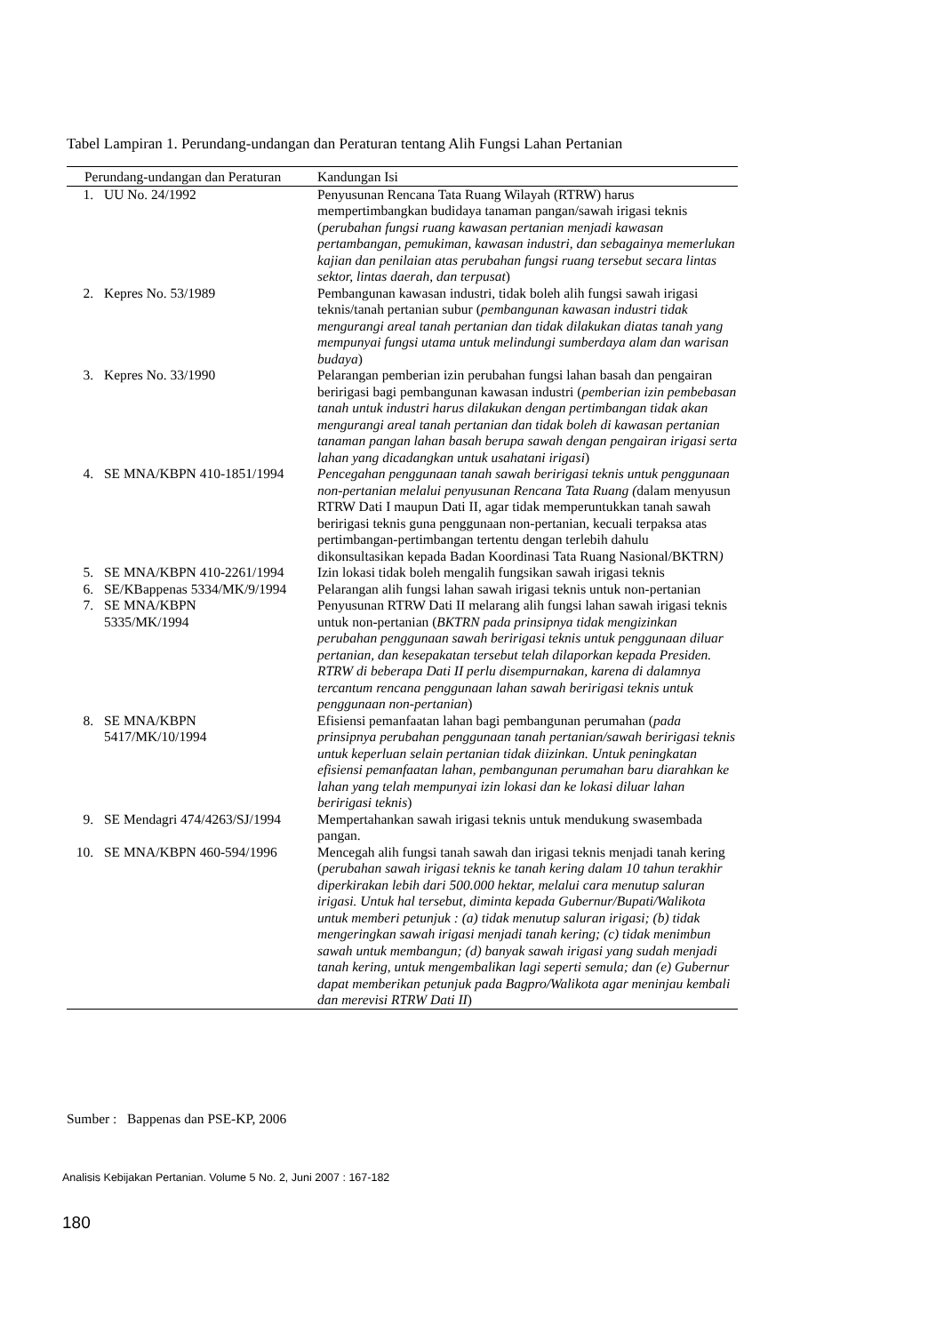Tabel Lampiran 1. Perundang-undangan dan Peraturan tentang Alih Fungsi Lahan Pertanian
| Perundang-undangan dan Peraturan | | Kandungan Isi |
| --- | --- | --- |
| 1. | UU No. 24/1992 | Penyusunan Rencana Tata Ruang Wilayah (RTRW) harus mempertimbangkan budidaya tanaman pangan/sawah irigasi teknis ( perubahan fungsi ruang kawasan pertanian menjadi kawasan pertambangan, pemukiman, kawasan industri, dan sebagainya memerlukan kajian dan penilaian atas perubahan fungsi ruang tersebut secara lintas sektor, lintas daerah, dan terpusat ) |
| 2. | Kepres No. 53/1989 | Pembangunan kawasan industri, tidak boleh alih fungsi sawah irigasi teknis/tanah pertanian subur ( pembangunan kawasan industri tidak mengurangi areal tanah pertanian dan tidak dilakukan diatas tanah yang mempunyai fungsi utama untuk melindungi sumberdaya alam dan warisan budaya ) |
| 3. | Kepres No. 33/1990 | Pelarangan pemberian izin perubahan fungsi lahan basah dan pengairan beririgasi bagi pembangunan kawasan industri ( pemberian izin pembebasan tanah untuk industri harus dilakukan dengan pertimbangan tidak akan mengurangi areal tanah pertanian dan tidak boleh di kawasan pertanian tanaman pangan lahan basah berupa sawah dengan pengairan irigasi serta lahan yang dicadangkan untuk usahatani irigasi ) |
| 4. | SE MNA/KBPN 410-1851/1994 | Pencegahan penggunaan tanah sawah beririgasi teknis untuk penggunaan non-pertanian melalui penyusunan Rencana Tata Ruang ( dalam menyusun RTRW Dati I maupun Dati II, agar tidak memperuntukkan tanah sawah beririgasi teknis guna penggunaan non-pertanian, kecuali terpaksa atas pertimbangan-pertimbangan tertentu dengan terlebih dahulu dikonsultasikan kepada Badan Koordinasi Tata Ruang Nasional/BKTRN ) |
| 5. | SE MNA/KBPN 410-2261/1994 | Izin lokasi tidak boleh mengalih fungsikan sawah irigasi teknis |
| 6. | SE/KBappenas 5334/MK/9/1994 | Pelarangan alih fungsi lahan sawah irigasi teknis untuk non-pertanian |
| 7. | SE MNA/KBPN 5335/MK/1994 | Penyusunan RTRW Dati II melarang alih fungsi lahan sawah irigasi teknis untuk non-pertanian ( BKTRN pada prinsipnya tidak mengizinkan perubahan penggunaan sawah beririgasi teknis untuk penggunaan diluar pertanian, dan kesepakatan tersebut telah dilaporkan kepada Presiden. RTRW di beberapa Dati II perlu disempurnakan, karena di dalamnya tercantum rencana penggunaan lahan sawah beririgasi teknis untuk penggunaan non-pertanian ) |
| 8. | SE MNA/KBPN 5417/MK/10/1994 | Efisiensi pemanfaatan lahan bagi pembangunan perumahan ( pada prinsipnya perubahan penggunaan tanah pertanian/sawah beririgasi teknis untuk keperluan selain pertanian tidak diizinkan. Untuk peningkatan efisiensi pemanfaatan lahan, pembangunan perumahan baru diarahkan ke lahan yang telah mempunyai izin lokasi dan ke lokasi diluar lahan beririgasi teknis ) |
| 9. | SE Mendagri 474/4263/SJ/1994 | Mempertahankan sawah irigasi teknis untuk mendukung swasembada pangan. |
| 10. | SE MNA/KBPN 460-594/1996 | Mencegah alih fungsi tanah sawah dan irigasi teknis menjadi tanah kering ( perubahan sawah irigasi teknis ke tanah kering dalam 10 tahun terakhir diperkirakan lebih dari 500.000 hektar, melalui cara menutup saluran irigasi. Untuk hal tersebut, diminta kepada Gubernur/Bupati/Walikota untuk memberi petunjuk : (a) tidak menutup saluran irigasi; (b) tidak mengeringkan sawah irigasi menjadi tanah kering; (c) tidak menimbun sawah untuk membangun; (d) banyak sawah irigasi yang sudah menjadi tanah kering, untuk mengembalikan lagi seperti semula; dan (e) Gubernur dapat memberikan petunjuk pada Bagpro/Walikota agar meninjau kembali dan merevisi RTRW Dati II ) |
Sumber : Bappenas dan PSE-KP, 2006
Analisis Kebijakan Pertanian. Volume 5 No. 2, Juni 2007 : 167-182
180